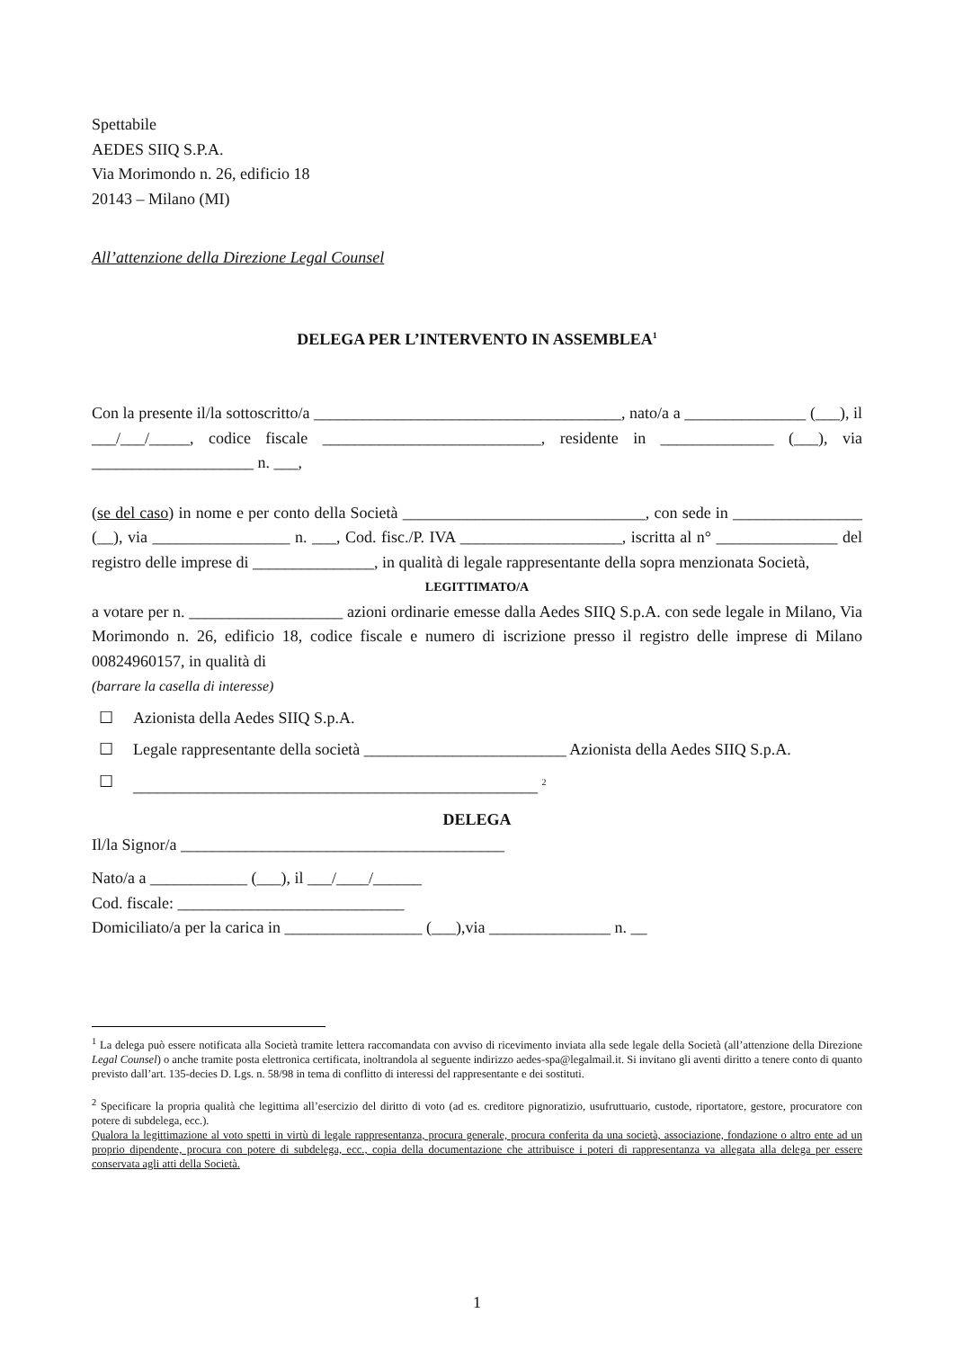Spettabile
AEDES SIIQ S.P.A.
Via Morimondo n. 26, edificio 18
20143 – Milano (MI)
All’attenzione della Direzione Legal Counsel
DELEGA PER L’INTERVENTO IN ASSEMBLEA<sup>1</sup>
Con la presente il/la sottoscritto/a ______________________________________, nato/a a _______________ (___), il ___/___/_____, codice fiscale ___________________________, residente in ______________ (___), via ____________________ n. ___,
(se del caso) in nome e per conto della Società ______________________________, con sede in ________________ (__), via _________________ n. ___, Cod. fisc./P. IVA ____________________, iscritta al n° _______________ del registro delle imprese di _______________, in qualità di legale rappresentante della sopra menzionata Società,
LEGITTIMATO/A
a votare per n. ___________________ azioni ordinarie emesse dalla Aedes SIIQ S.p.A. con sede legale in Milano, Via Morimondo n. 26, edificio 18, codice fiscale e numero di iscrizione presso il registro delle imprese di Milano 00824960157, in qualità di
(barrare la casella di interesse)
☐ Azionista della Aedes SIIQ S.p.A.
☐ Legale rappresentante della società _________________________ Azionista della Aedes SIIQ S.p.A.
☐ __________________________________________________ <sup>2</sup>
DELEGA
Il/la Signor/a ________________________________________
Nato/a a ____________ (___), il ___/____/______
Cod. fiscale: ____________________________
Domiciliato/a per la carica in _________________ (___),via _______________ n. __
<sup>1</sup> La delega può essere notificata alla Società tramite lettera raccomandata con avviso di ricevimento inviata alla sede legale della Società (all’attenzione della Direzione Legal Counsel) o anche tramite posta elettronica certificata, inoltrandola al seguente indirizzo aedes-spa@legalmail.it. Si invitano gli aventi diritto a tenere conto di quanto previsto dall’art. 135-decies D. Lgs. n. 58/98 in tema di conflitto di interessi del rappresentante e dei sostituti.
<sup>2</sup> Specificare la propria qualità che legittima all’esercizio del diritto di voto (ad es. creditore pignoratizio, usufruttuario, custode, riportatore, gestore, procuratore con potere di subdelega, ecc.).
Qualora la legittimazione al voto spetti in virtù di legale rappresentanza, procura generale, procura conferita da una società, associazione, fondazione o altro ente ad un proprio dipendente, procura con potere di subdelega, ecc., copia della documentazione che attribuisce i poteri di rappresentanza va allegata alla delega per essere conservata agli atti della Società.
1